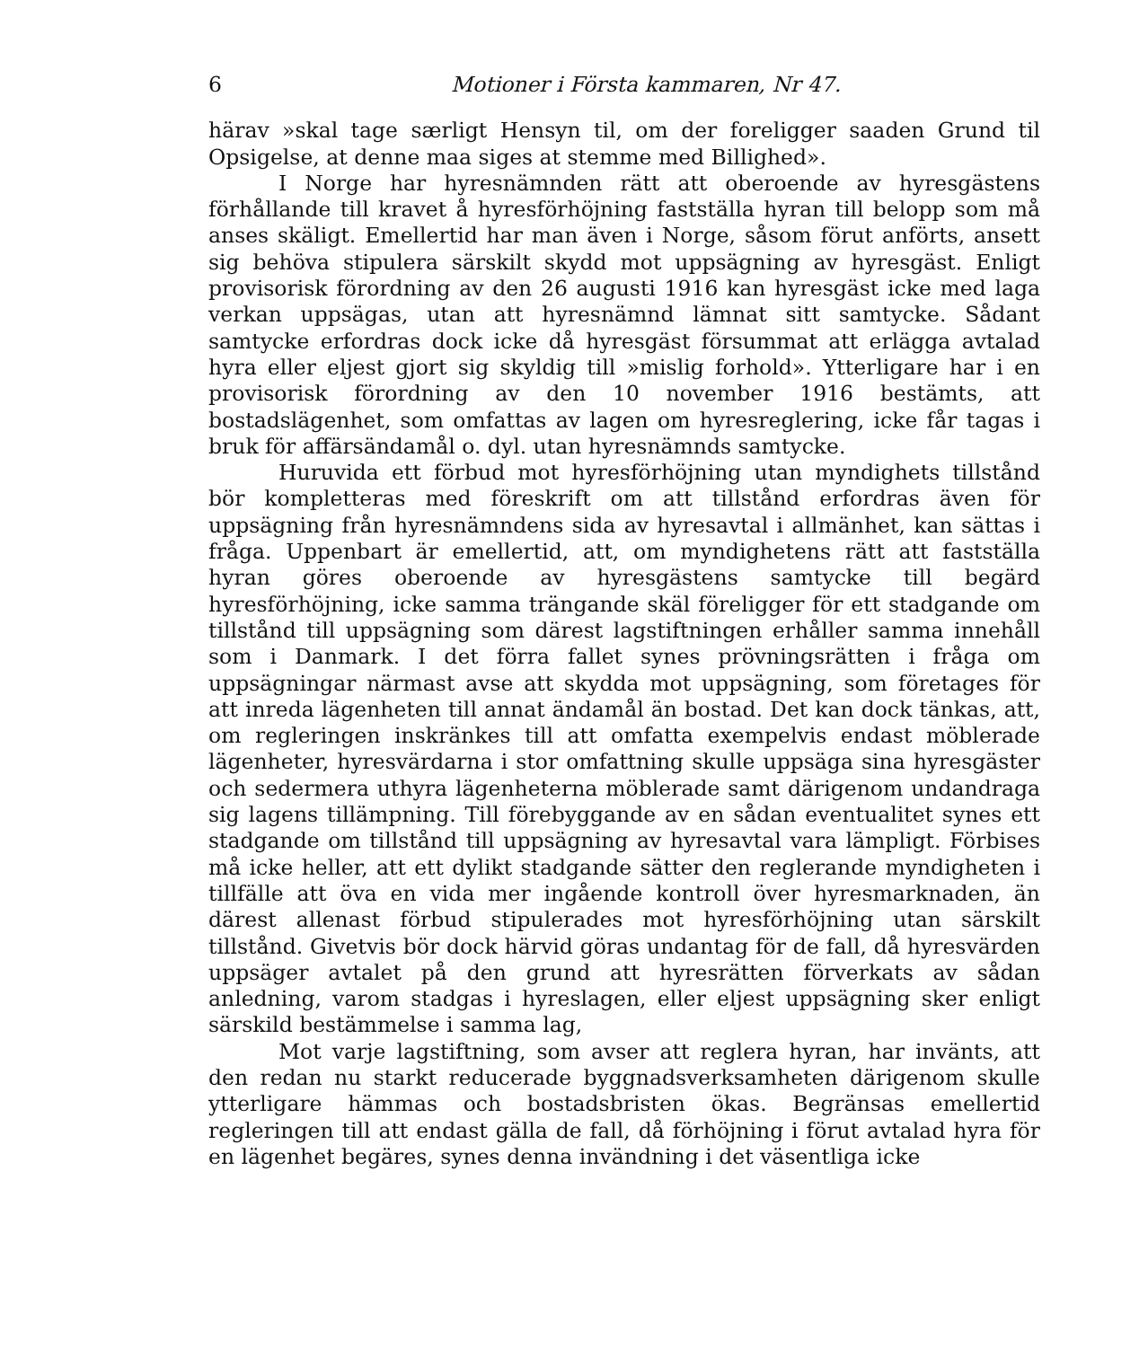6 Motioner i Första kammaren, Nr 47.
härav »skal tage særligt Hensyn til, om der foreligger saaden Grund til Opsigelse, at denne maa siges at stemme med Billighed».
I Norge har hyresnämnden rätt att oberoende av hyresgästens förhållande till kravet å hyresförhöjning fastställa hyran till belopp som må anses skäligt. Emellertid har man även i Norge, såsom förut anförts, ansett sig behöva stipulera särskilt skydd mot uppsägning av hyresgäst. Enligt provisorisk förordning av den 26 augusti 1916 kan hyresgäst icke med laga verkan uppsägas, utan att hyresnämnd lämnat sitt samtycke. Sådant samtycke erfordras dock icke då hyresgäst försummat att erlägga avtalad hyra eller eljest gjort sig skyldig till »mislig forhold». Ytterligare har i en provisorisk förordning av den 10 november 1916 bestämts, att bostadslägenhet, som omfattas av lagen om hyresreglering, icke får tagas i bruk för affärsändamål o. dyl. utan hyresnämnds samtycke.
Huruvida ett förbud mot hyresförhöjning utan myndighets tillstånd bör kompletteras med föreskrift om att tillstånd erfordras även för uppsägning från hyresnämndens sida av hyresavtal i allmänhet, kan sättas i fråga. Uppenbart är emellertid, att, om myndighetens rätt att fastställa hyran göres oberoende av hyresgästens samtycke till begärd hyresförhöjning, icke samma trängande skäl föreligger för ett stadgande om tillstånd till uppsägning som därest lagstiftningen erhåller samma innehåll som i Danmark. I det förra fallet synes prövningsrätten i fråga om uppsägningar närmast avse att skydda mot uppsägning, som företages för att inreda lägenheten till annat ändamål än bostad. Det kan dock tänkas, att, om regleringen inskränkes till att omfatta exempelvis endast möblerade lägenheter, hyresvärdarna i stor omfattning skulle uppsäga sina hyresgäster och sedermera uthyra lägenheterna möblerade samt därigenom undandraga sig lagens tillämpning. Till förebyggande av en sådan eventualitet synes ett stadgande om tillstånd till uppsägning av hyresavtal vara lämpligt. Förbises må icke heller, att ett dylikt stadgande sätter den reglerande myndigheten i tillfälle att öva en vida mer ingående kontroll över hyresmarknaden, än därest allenast förbud stipulerades mot hyresförhöjning utan särskilt tillstånd. Givetvis bör dock härvid göras undantag för de fall, då hyresvärden uppsäger avtalet på den grund att hyresrätten förverkats av sådan anledning, varom stadgas i hyreslagen, eller eljest uppsägning sker enligt särskild bestämmelse i samma lag,
Mot varje lagstiftning, som avser att reglera hyran, har invänts, att den redan nu starkt reducerade byggnadsverksamheten därigenom skulle ytterligare hämmas och bostadsbristen ökas. Begränsas emellertid regleringen till att endast gälla de fall, då förhöjning i förut avtalad hyra för en lägenhet begäres, synes denna invändning i det väsentliga icke